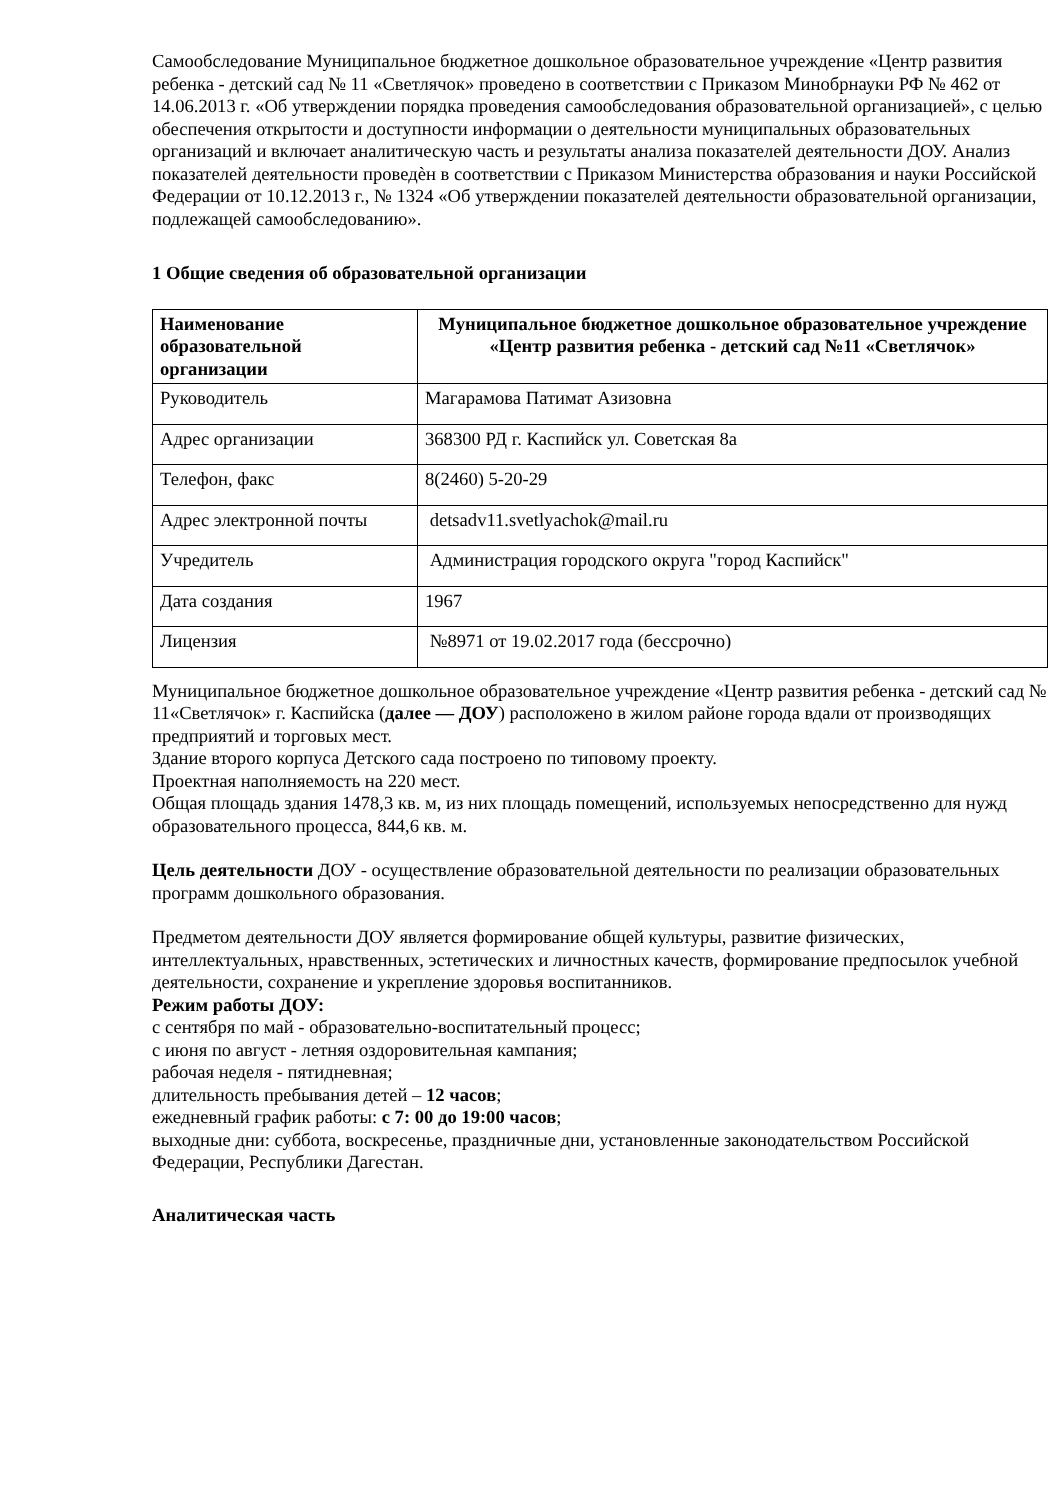Самообследование Муниципальное бюджетное дошкольное образовательное учреждение «Центр развития ребенка - детский сад № 11 «Светлячок» проведено в соответствии с Приказом Минобрнауки РФ № 462 от 14.06.2013 г. «Об утверждении порядка проведения самообследования образовательной организацией», с целью обеспечения открытости и доступности информации о деятельности муниципальных образовательных организаций и включает аналитическую часть и результаты анализа показателей деятельности ДОУ. Анализ показателей деятельности проведѐн в соответствии с Приказом Министерства образования и науки Российской Федерации от 10.12.2013 г., № 1324 «Об утверждении показателей деятельности образовательной организации, подлежащей самообследованию».
1 Общие сведения об образовательной организации
| Наименование образовательной организации | Муниципальное бюджетное дошкольное образовательное учреждение «Центр развития ребенка - детский сад №11 «Светлячок» |
| Руководитель | Магарамова Патимат Азизовна |
| Адрес организации | 368300 РД г. Каспийск ул. Советская 8а |
| Телефон, факс | 8(2460) 5-20-29 |
| Адрес электронной почты | detsadv11.svetlyachok@mail.ru |
| Учредитель | Администрация городского округа "город Каспийск" |
| Дата создания | 1967 |
| Лицензия | №8971 от 19.02.2017 года (бессрочно) |
Муниципальное бюджетное дошкольное образовательное учреждение «Центр развития ребенка - детский сад № 11«Светлячок» г. Каспийска (далее — ДОУ) расположено в жилом районе города вдали от производящих предприятий и торговых мест.
Здание второго корпуса Детского сада построено по типовому проекту.
Проектная наполняемость на 220 мест.
Общая площадь здания 1478,3 кв. м, из них площадь помещений, используемых непосредственно для нужд образовательного процесса, 844,6 кв. м.
Цель деятельности ДОУ - осуществление образовательной деятельности по реализации образовательных программ дошкольного образования.
Предметом деятельности ДОУ является формирование общей культуры, развитие физических, интеллектуальных, нравственных, эстетических и личностных качеств, формирование предпосылок учебной деятельности, сохранение и укрепление здоровья воспитанников.
Режим работы ДОУ:
с сентября по май - образовательно-воспитательный процесс;
с июня по август - летняя оздоровительная кампания;
рабочая неделя - пятидневная;
длительность пребывания детей – 12 часов;
ежедневный график работы: с 7: 00 до 19:00 часов;
выходные дни: суббота, воскресенье, праздничные дни, установленные законодательством Российской Федерации, Республики Дагестан.
Аналитическая часть